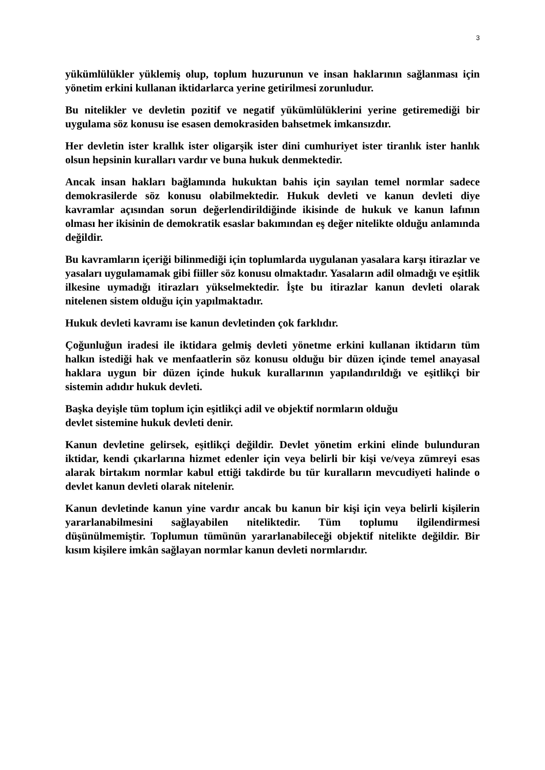3
yükümlülükler yüklemiş olup, toplum huzurunun ve insan haklarının sağlanması için yönetim erkini kullanan iktidarlarca yerine getirilmesi zorunludur.
Bu nitelikler ve devletin pozitif ve negatif yükümlülüklerini yerine getiremediği bir uygulama söz konusu ise esasen demokrasiden bahsetmek imkansızdır.
Her devletin ister krallık ister oligarşik ister dini cumhuriyet ister tiranlık ister hanlık olsun hepsinin kuralları vardır ve buna hukuk denmektedir.
Ancak insan hakları bağlamında hukuktan bahis için sayılan temel normlar sadece demokrasilerde söz konusu olabilmektedir. Hukuk devleti ve kanun devleti diye kavramlar açısından sorun değerlendirildiğinde ikisinde de hukuk ve kanun lafının olması her ikisinin de demokratik esaslar bakımından eş değer nitelikte olduğu anlamında değildir.
Bu kavramların içeriği bilinmediği için toplumlarda uygulanan yasalara karşı itirazlar ve yasaları uygulamamak gibi fiiller söz konusu olmaktadır. Yasaların adil olmadığı ve eşitlik ilkesine uymadığı itirazları yükselmektedir. İşte bu itirazlar kanun devleti olarak nitelenen sistem olduğu için yapılmaktadır.
Hukuk devleti kavramı ise kanun devletinden çok farklıdır.
Çoğunluğun iradesi ile iktidara gelmiş devleti yönetme erkini kullanan iktidarın tüm halkın istediği hak ve menfaatlerin söz konusu olduğu bir düzen içinde temel anayasal haklara uygun bir düzen içinde hukuk kurallarının yapılandırıldığı ve eşitlikçi bir sistemin adıdır hukuk devleti.
Başka deyişle tüm toplum için eşitlikçi adil ve objektif normların olduğu
devlet sistemine hukuk devleti denir.
Kanun devletine gelirsek, eşitlikçi değildir. Devlet yönetim erkini elinde bulunduran iktidar, kendi çıkarlarına hizmet edenler için veya belirli bir kişi ve/veya zümreyi esas alarak birtakım normlar kabul ettiği takdirde bu tür kuralların mevcudiyeti halinde o devlet kanun devleti olarak nitelenir.
Kanun devletinde kanun yine vardır ancak bu kanun bir kişi için veya belirli kişilerin yararlanabilmesini sağlayabilen niteliktedir. Tüm toplumu ilgilendirmesi düşünülmemiştir. Toplumun tümünün yararlanabileceği objektif nitelikte değildir. Bir kısım kişilere imkân sağlayan normlar kanun devleti normlarıdır.